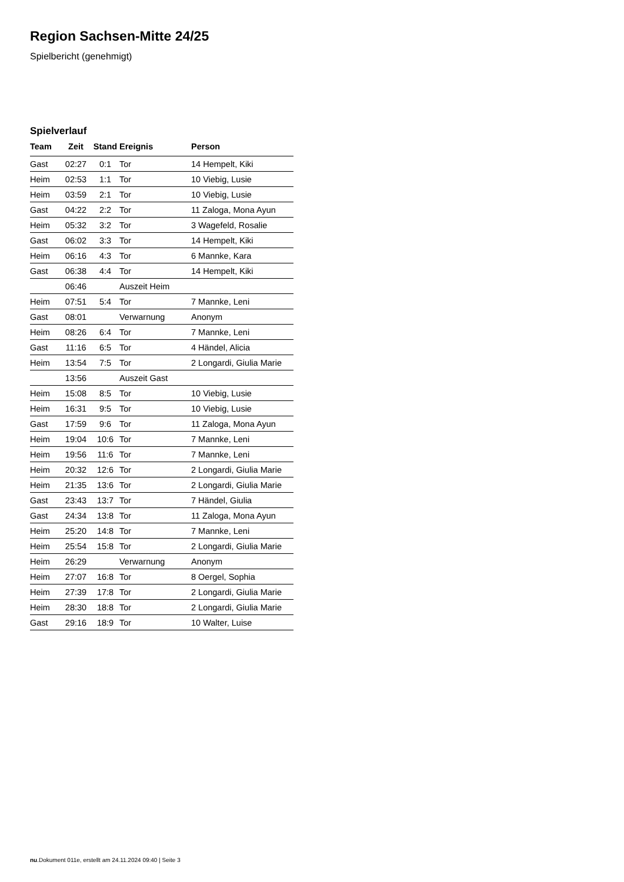Region Sachsen-Mitte 24/25
Spielbericht (genehmigt)
Spielverlauf
| Team | Zeit | Stand | Ereignis | Person |
| --- | --- | --- | --- | --- |
| Gast | 02:27 | 0:1 | Tor | 14 Hempelt, Kiki |
| Heim | 02:53 | 1:1 | Tor | 10 Viebig, Lusie |
| Heim | 03:59 | 2:1 | Tor | 10 Viebig, Lusie |
| Gast | 04:22 | 2:2 | Tor | 11 Zaloga, Mona Ayun |
| Heim | 05:32 | 3:2 | Tor | 3 Wagefeld, Rosalie |
| Gast | 06:02 | 3:3 | Tor | 14 Hempelt, Kiki |
| Heim | 06:16 | 4:3 | Tor | 6 Mannke, Kara |
| Gast | 06:38 | 4:4 | Tor | 14 Hempelt, Kiki |
| | 06:46 | | Auszeit Heim | |
| Heim | 07:51 | 5:4 | Tor | 7 Mannke, Leni |
| Gast | 08:01 | | Verwarnung | Anonym |
| Heim | 08:26 | 6:4 | Tor | 7 Mannke, Leni |
| Gast | 11:16 | 6:5 | Tor | 4 Händel, Alicia |
| Heim | 13:54 | 7:5 | Tor | 2 Longardi, Giulia Marie |
| | 13:56 | | Auszeit Gast | |
| Heim | 15:08 | 8:5 | Tor | 10 Viebig, Lusie |
| Heim | 16:31 | 9:5 | Tor | 10 Viebig, Lusie |
| Gast | 17:59 | 9:6 | Tor | 11 Zaloga, Mona Ayun |
| Heim | 19:04 | 10:6 | Tor | 7 Mannke, Leni |
| Heim | 19:56 | 11:6 | Tor | 7 Mannke, Leni |
| Heim | 20:32 | 12:6 | Tor | 2 Longardi, Giulia Marie |
| Heim | 21:35 | 13:6 | Tor | 2 Longardi, Giulia Marie |
| Gast | 23:43 | 13:7 | Tor | 7 Händel, Giulia |
| Gast | 24:34 | 13:8 | Tor | 11 Zaloga, Mona Ayun |
| Heim | 25:20 | 14:8 | Tor | 7 Mannke, Leni |
| Heim | 25:54 | 15:8 | Tor | 2 Longardi, Giulia Marie |
| Heim | 26:29 | | Verwarnung | Anonym |
| Heim | 27:07 | 16:8 | Tor | 8 Oergel, Sophia |
| Heim | 27:39 | 17:8 | Tor | 2 Longardi, Giulia Marie |
| Heim | 28:30 | 18:8 | Tor | 2 Longardi, Giulia Marie |
| Gast | 29:16 | 18:9 | Tor | 10 Walter, Luise |
nu.Dokument 011e, erstellt am 24.11.2024 09:40 | Seite 3